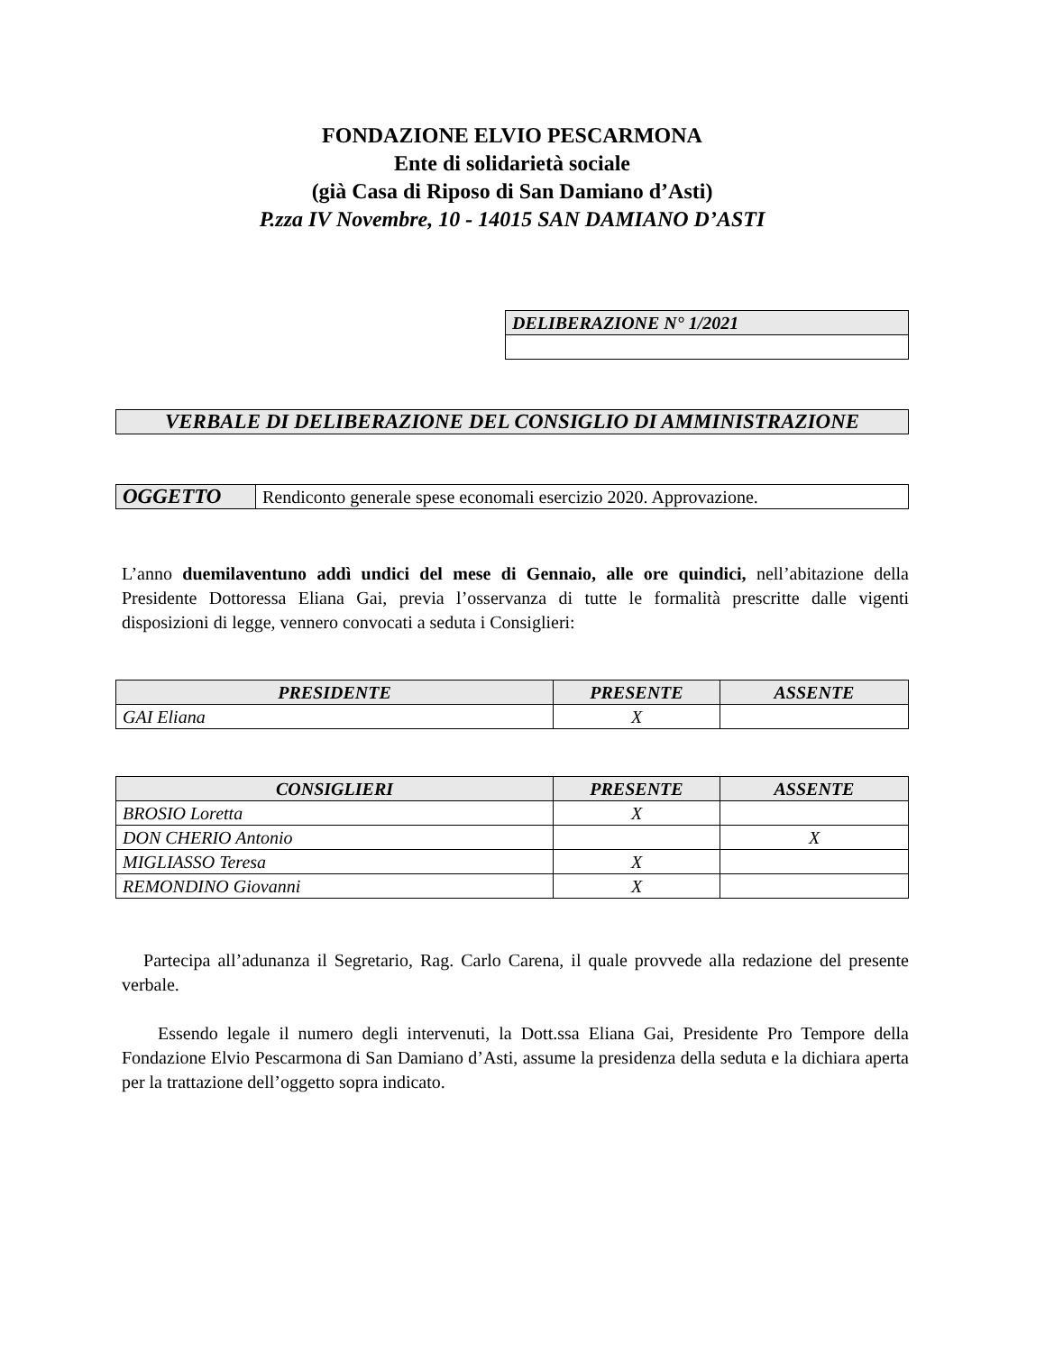FONDAZIONE ELVIO PESCARMONA
Ente di solidarietà sociale
(già Casa di Riposo di San Damiano d’Asti)
P.zza IV Novembre, 10 - 14015 SAN DAMIANO D’ASTI
| DELIBERAZIONE N° 1/2021 |
| VERBALE DI DELIBERAZIONE DEL CONSIGLIO DI AMMINISTRAZIONE |
| OGGETTO | Rendiconto generale spese economali esercizio 2020. Approvazione. |
L’anno duemilaventuno addì undici del mese di Gennaio, alle ore quindici, nell’abitazione della Presidente Dottoressa Eliana Gai, previa l’osservanza di tutte le formalità prescritte dalle vigenti disposizioni di legge, vennero convocati a seduta i Consiglieri:
| PRESIDENTE | PRESENTE | ASSENTE |
| --- | --- | --- |
| GAI Eliana | X | |
| CONSIGLIERI | PRESENTE | ASSENTE |
| --- | --- | --- |
| BROSIO Loretta | X | |
| DON CHERIO Antonio | | X |
| MIGLIASSO Teresa | X | |
| REMONDINO Giovanni | X | |
Partecipa all’adunanza il Segretario, Rag. Carlo Carena, il quale provvede alla redazione del presente verbale.
Essendo legale il numero degli intervenuti, la Dott.ssa Eliana Gai, Presidente Pro Tempore della Fondazione Elvio Pescarmona di San Damiano d’Asti, assume la presidenza della seduta e la dichiara aperta per la trattazione dell’oggetto sopra indicato.